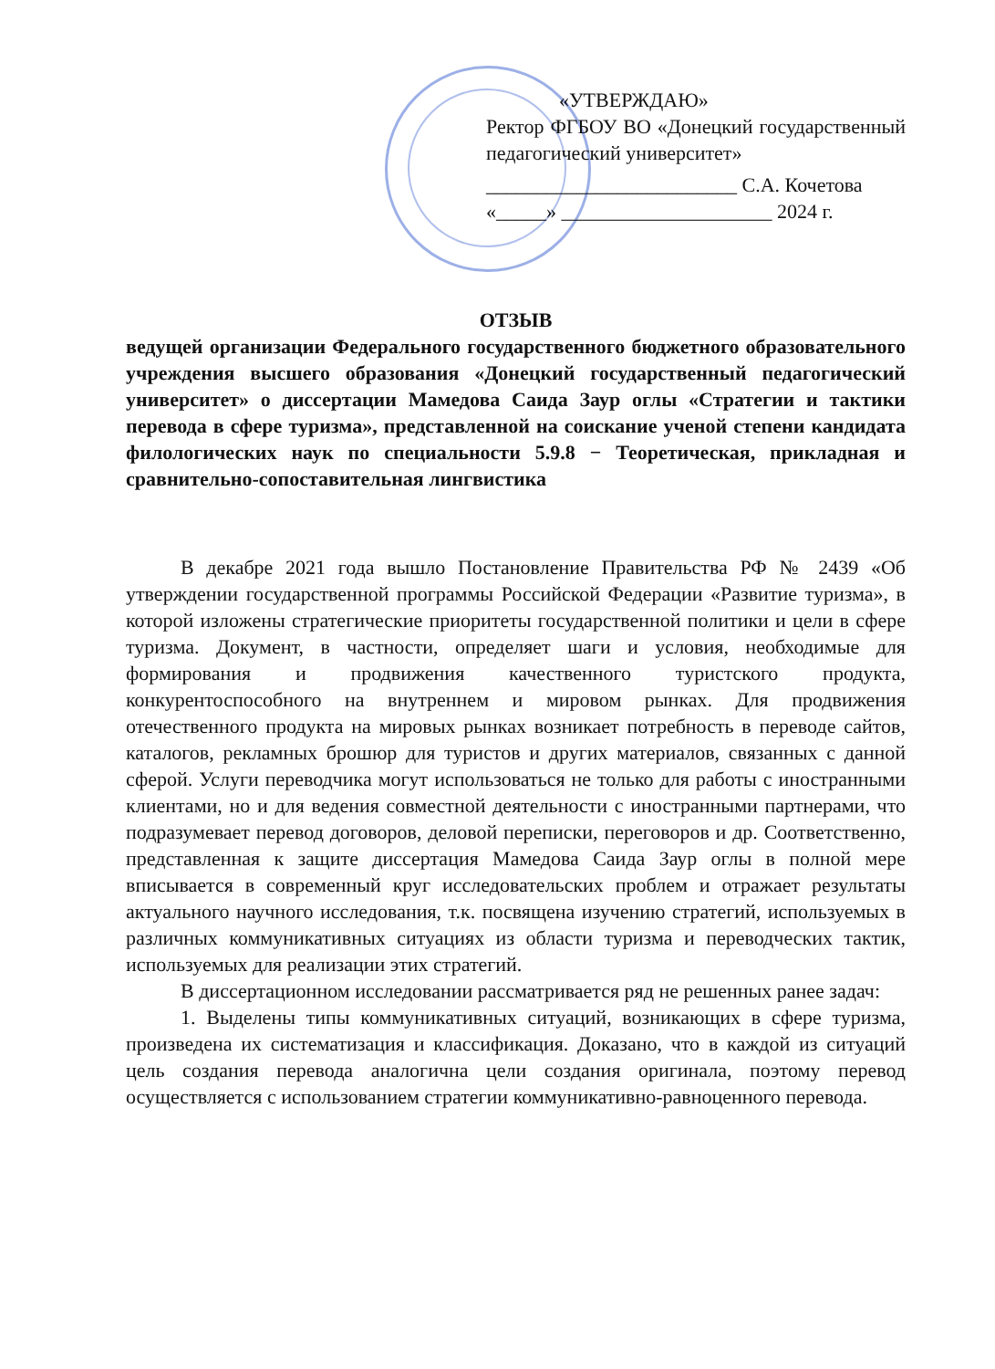«УТВЕРЖДАЮ»
Ректор ФГБОУ ВО «Донецкий государственный педагогический университет»
_________________________ С.А. Кочетова
«_____» _____________________ 2024 г.
ОТЗЫВ
ведущей организации Федерального государственного бюджетного образовательного учреждения высшего образования «Донецкий государственный педагогический университет» о диссертации Мамедова Саида Заур оглы «Стратегии и тактики перевода в сфере туризма», представленной на соискание ученой степени кандидата филологических наук по специальности 5.9.8 − Теоретическая, прикладная и сравнительно-сопоставительная лингвистика
В декабре 2021 года вышло Постановление Правительства РФ № 2439 «Об утверждении государственной программы Российской Федерации «Развитие туризма», в которой изложены стратегические приоритеты государственной политики и цели в сфере туризма. Документ, в частности, определяет шаги и условия, необходимые для формирования и продвижения качественного туристского продукта, конкурентоспособного на внутреннем и мировом рынках. Для продвижения отечественного продукта на мировых рынках возникает потребность в переводе сайтов, каталогов, рекламных брошюр для туристов и других материалов, связанных с данной сферой. Услуги переводчика могут использоваться не только для работы с иностранными клиентами, но и для ведения совместной деятельности с иностранными партнерами, что подразумевает перевод договоров, деловой переписки, переговоров и др. Соответственно, представленная к защите диссертация Мамедова Саида Заур оглы в полной мере вписывается в современный круг исследовательских проблем и отражает результаты актуального научного исследования, т.к. посвящена изучению стратегий, используемых в различных коммуникативных ситуациях из области туризма и переводческих тактик, используемых для реализации этих стратегий.
В диссертационном исследовании рассматривается ряд не решенных ранее задач:
1. Выделены типы коммуникативных ситуаций, возникающих в сфере туризма, произведена их систематизация и классификация. Доказано, что в каждой из ситуаций цель создания перевода аналогична цели создания оригинала, поэтому перевод осуществляется с использованием стратегии коммуникативно-равноценного перевода.